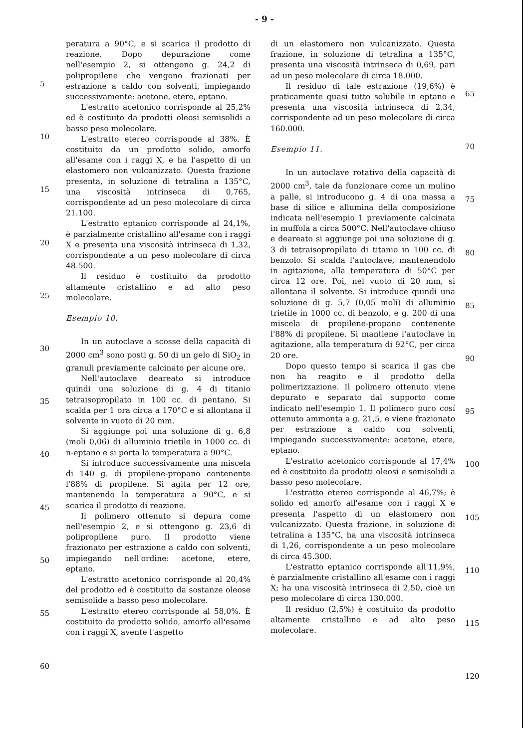- 9 -
5
10
15
20
25
30
35
40
45
50
55
60
peratura a 90°C, e si scarica il prodotto di reazione. Dopo depurazione come nell'esempio 2, si ottengono g. 24,2 di polipropilene che vengono frazionati per estrazione a caldo con solventi, impiegando successivamente: acetone, etere, eptano.
L'estratto acetonico corrisponde al 25,2% ed è costituito da prodotti oleosi semisolidi a basso peso molecolare.
L'estratto etereo corrisponde al 38%. È costituito da un prodotto solido, amorfo all'esame con i raggi X, e ha l'aspetto di un elastomero non vulcanizzato. Questa frazione presenta, in soluzione di tetralina a 135°C, una viscosità intrinseca di 0,765, corrispondente ad un peso molecolare di circa 21.100.
L'estratto eptanico corrisponde al 24,1%, è parzialmente cristallino all'esame con i raggi X e presenta una viscosità intrinseca di 1,32, corrispondente a un peso molecolare di circa 48.500.
Il residuo è costituito da prodotto altamente cristallino e ad alto peso molecolare.
Esempio 10.
In un autoclave a scosse della capacità di 2000 cm<sup>3</sup> sono posti g. 50 di un gelo di SiO<sub>2</sub> in granuli previamente calcinato per alcune ore.
Nell'autoclave deareato si introduce quindi una soluzione di g. 4 di titanio tetraisopropilato in 100 cc. di pentano. Si scalda per 1 ora circa a 170°C e si allontana il solvente in vuoto di 20 mm.
Si aggiunge poi una soluzione di g. 6,8 (moli 0,06) di alluminio trietile in 1000 cc. di n-eptano e si porta la temperatura a 90°C.
Si introduce successivamente una miscela di 140 g. di propilene-propano contenente l'88% di propilene. Si agita per 12 ore, mantenendo la temperatura a 90°C, e si scarica il prodotto di reazione.
Il polimero ottenuto si depura come nell'esempio 2, e si ottengono g. 23,6 di polipropilene puro. Il prodotto viene frazionato per estrazione a caldo con solventi, impiegando nell'ordine: acetone, etere, eptano.
L'estratto acetonico corrisponde al 20,4% del prodotto ed è costituito da sostanze oleose semisolide a basso peso molecolare.
L'estratto etereo corrisponde al 58,0%. È costituito da prodotto solido, amorfo all'esame con i raggi X, avente l'aspetto
di un elastomero non vulcanizzato. Questa frazione, in soluzione di tetralina a 135°C, presenta una viscosità intrinseca di 0,69, pari ad un peso molecolare di circa 18.000.
Il residuo di tale estrazione (19,6%) è praticamente quasi tutto solubile in eptano e presenta una viscosità intrinseca di 2,34, corrispondente ad un peso molecolare di circa 160.000.
Esempio 11.
In un autoclave rotativo della capacità di 2000 cm<sup>3</sup>, tale da funzionare come un mulino a palle, si introducono g. 4 di una massa a base di silice e allumina della composizione indicata nell'esempio 1 previamente calcinata in muffola a circa 500°C. Nell'autoclave chiuso e deareato si aggiunge poi una soluzione di g. 3 di tetraisopropilato di titanio in 100 cc. di benzolo. Si scalda l'autoclave, mantenendolo in agitazione, alla temperatura di 50°C per circa 12 ore. Poi, nel vuoto di 20 mm, si allontana il solvente. Si introduce quindi una soluzione di g. 5,7 (0,05 moli) di alluminio trietile in 1000 cc. di benzolo, e g. 200 di una miscela di propilene-propano contenente l'88% di propilene. Si mantiene l'autoclave in agitazione, alla temperatura di 92°C, per circa 20 ore.
Dopo questo tempo si scarica il gas che non ha reagito e il prodotto della polimerizzazione. Il polimero ottenuto viene depurato e separato dal supporto come indicato nell'esempio 1. Il polimero puro cosí ottenuto ammonta a g. 21,5, e viene frazionato per estrazione a caldo con solventi, impiegando successivamente: acetone, etere, eptano.
L'estratto acetonico corrisponde al 17,4% ed è costituito da prodotti oleosi e semisolidi a basso peso molecolare.
L'estratto etereo corrisponde al 46,7%; è solido ed amorfo all'esame con i raggi X e presenta l'aspetto di un elastomero non vulcanizzato. Questa frazione, in soluzione di tetralina a 135°C, ha una viscosità intrinseca di 1,26, corrispondente a un peso molecolare di circa 45.300.
L'estratto eptanico corrisponde all'11,9%, è parzialmente cristallino all'esame con i raggi X; ha una viscosità intrinseca di 2,50, cioè un peso molecolare di circa 130.000.
Il residuo (2,5%) è costituito da prodotto altamente cristallino e ad alto peso molecolare.
65
70
75
80
85
90
95
100
105
110
115
120